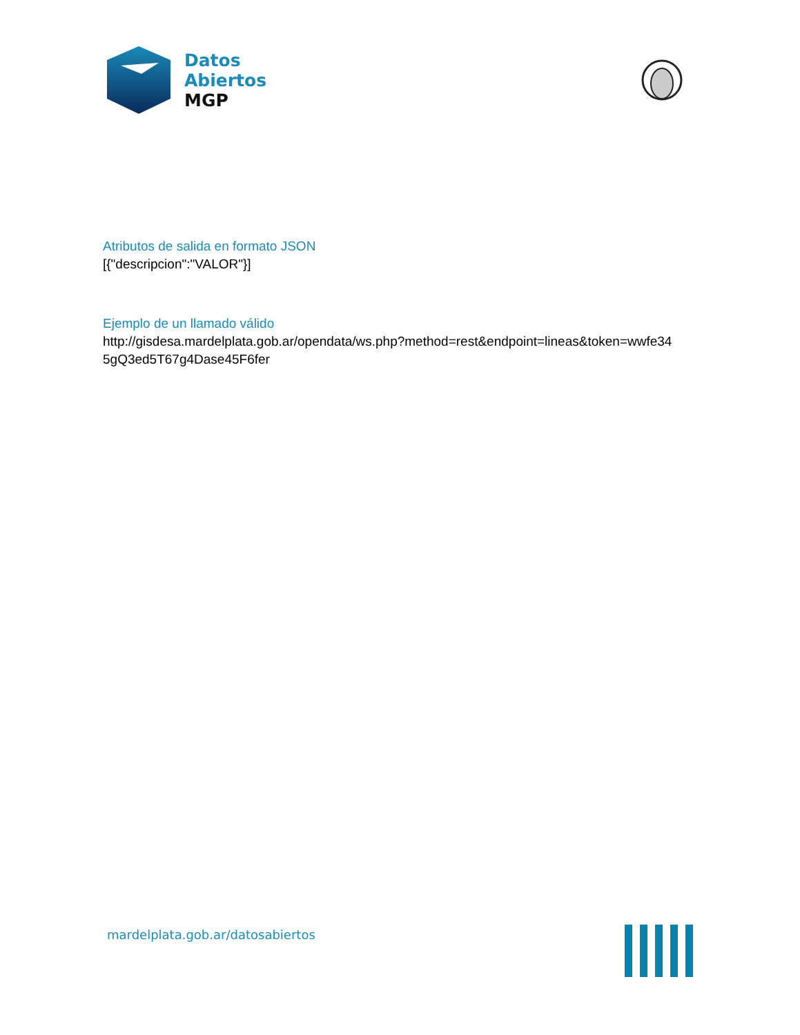Datos
Abiertos
MGP
Atributos de salida en formato JSON
[{"descripcion":"VALOR"}]
Ejemplo de un llamado válido
http://gisdesa.mardelplata.gob.ar/opendata/ws.php?method=rest&endpoint=lineas&token=wwfe34
5gQ3ed5T67g4Dase45F6fer
mardelplata.gob.ar/datosabiertos